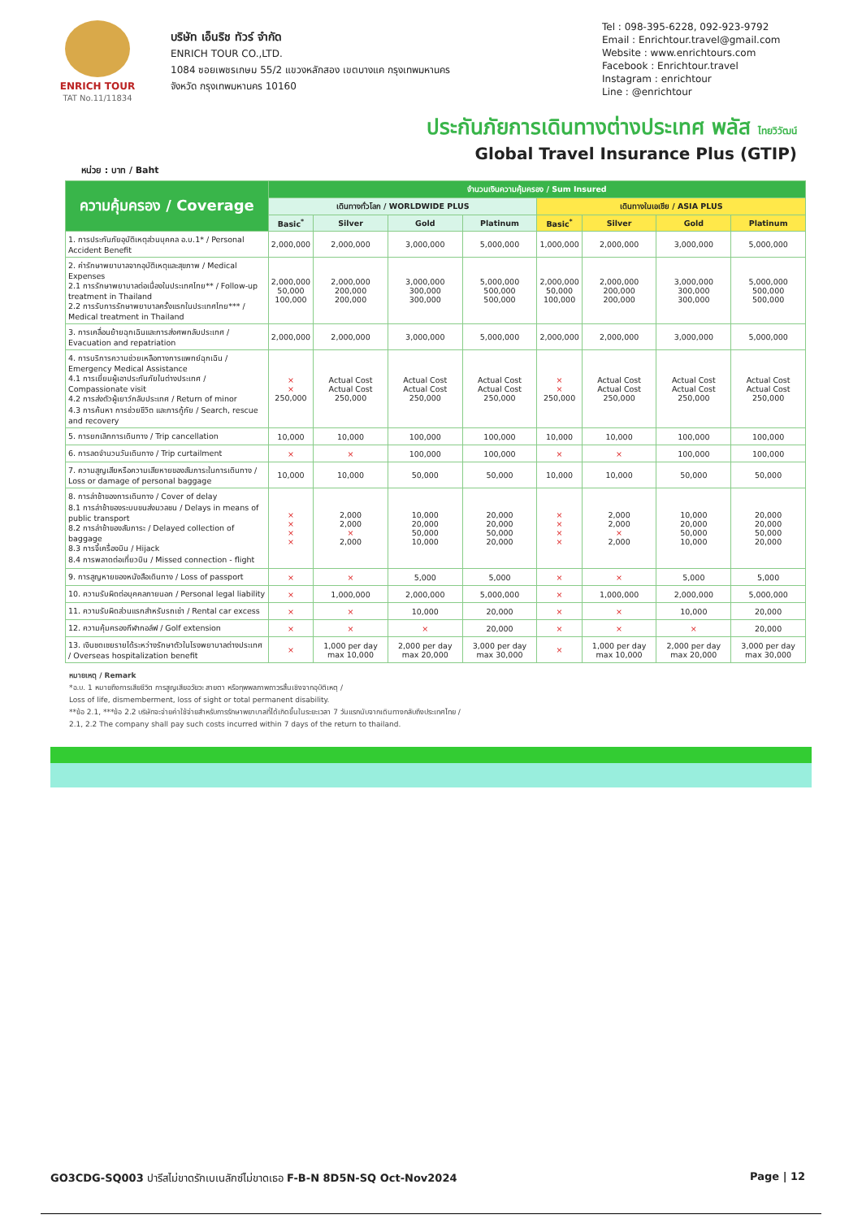ENRICH TOUR
TAT No.11/11834
บริษัท เอ็นริช ทัวร์ จำกัด
ENRICH TOUR CO.,LTD.
1084 ซอยเพชรเกษม 55/2 แขวงหลักสอง เขตบางแค กรุงเทพมหานคร
จังหวัด กรุงเทพมหานคร 10160
Tel : 098-395-6228, 092-923-9792
Email : Enrichtour.travel@gmail.com
Website : www.enrichtours.com
Facebook : Enrichtour.travel
Instagram : enrichtour
Line : @enrichtour
ประกันภัยการเดินทางต่างประเทศ พลัส ไทยวิวัฒน์
Global Travel Insurance Plus (GTIP)
หน่วย : บาท / Baht
| ความคุ้มครอง / Coverage | จำนวนเงินความคุ้มครอง / Sum Insured | | | | | | | |
| --- | --- | --- | --- | --- | --- | --- | --- | --- |
| | เดินทางทั่วโลก / WORLDWIDE PLUS | | | | เดินทางในเอเชีย / ASIA PLUS | | | |
| | Basic<sup>*</sup> | Silver | Gold | Platinum | Basic<sup>*</sup> | Silver | Gold | Platinum |
| 1. การประกันภัยอุบัติเหตุส่วนบุคคล อ.บ.1* / Personal Accident Benefit | 2,000,000 | 2,000,000 | 3,000,000 | 5,000,000 | 1,000,000 | 2,000,000 | 3,000,000 | 5,000,000 |
| 2. ค่ารักษาพยาบาลจากอุบัติเหตุและสุขภาพ / Medical Expenses 2.1 การรักษาพยาบาลต่อเนื่องในประเทศไทย** / Follow-up treatment in Thailand 2.2 การรับการรักษาพยาบาลครั้งแรกในประเทศไทย*** / Medical treatment in Thailand | 2,000,000 50,000 100,000 | 2,000,000 200,000 200,000 | 3,000,000 300,000 300,000 | 5,000,000 500,000 500,000 | 2,000,000 50,000 100,000 | 2,000,000 200,000 200,000 | 3,000,000 300,000 300,000 | 5,000,000 500,000 500,000 |
| 3. การเคลื่อนย้ายฉุกเฉินและการส่งศพกลับประเทศ / Evacuation and repatriation | 2,000,000 | 2,000,000 | 3,000,000 | 5,000,000 | 2,000,000 | 2,000,000 | 3,000,000 | 5,000,000 |
| 4. การบริการความช่วยเหลือทางการแพทย์ฉุกเฉิน / Emergency Medical Assistance 4.1 การเยี่ยมผู้เอาประกันภัยในต่างประเทศ / Compassionate visit 4.2 การส่งตัวผู้เยาว์กลับประเทศ / Return of minor 4.3 การค้นหา การช่วยชีวิต และการกู้ภัย / Search, rescue and recovery | × × 250,000 | Actual Cost Actual Cost 250,000 | Actual Cost Actual Cost 250,000 | Actual Cost Actual Cost 250,000 | × × 250,000 | Actual Cost Actual Cost 250,000 | Actual Cost Actual Cost 250,000 | Actual Cost Actual Cost 250,000 |
| 5. การยกเลิกการเดินทาง / Trip cancellation | 10,000 | 10,000 | 100,000 | 100,000 | 10,000 | 10,000 | 100,000 | 100,000 |
| 6. การลดจำนวนวันเดินทาง / Trip curtailment | × | × | 100,000 | 100,000 | × | × | 100,000 | 100,000 |
| 7. ความสูญเสียหรือความเสียหายของสัมภาระในการเดินทาง / Loss or damage of personal baggage | 10,000 | 10,000 | 50,000 | 50,000 | 10,000 | 10,000 | 50,000 | 50,000 |
| 8. การล่าช้าของการเดินทาง / Cover of delay 8.1 การล่าช้าของระบบขนส่งมวลชน / Delays in means of public transport 8.2 การล่าช้าของสัมภาระ / Delayed collection of baggage 8.3 การจี้เครื่องบิน / Hijack 8.4 การพลาดต่อเที่ยวบิน / Missed connection - flight | × × × × | 2,000 2,000 × 2,000 | 10,000 20,000 50,000 10,000 | 20,000 20,000 50,000 20,000 | × × × × | 2,000 2,000 × 2,000 | 10,000 20,000 50,000 10,000 | 20,000 20,000 50,000 20,000 |
| 9. การสูญหายของหนังสือเดินทาง / Loss of passport | × | × | 5,000 | 5,000 | × | × | 5,000 | 5,000 |
| 10. ความรับผิดต่อบุคคลภายนอก / Personal legal liability | × | 1,000,000 | 2,000,000 | 5,000,000 | × | 1,000,000 | 2,000,000 | 5,000,000 |
| 11. ความรับผิดส่วนแรกสำหรับรถเช่า / Rental car excess | × | × | 10,000 | 20,000 | × | × | 10,000 | 20,000 |
| 12. ความคุ้มครองกีฬากอล์ฟ / Golf extension | × | × | × | 20,000 | × | × | × | 20,000 |
| 13. เงินชดเชยรายได้ระหว่างรักษาตัวในโรงพยาบาลต่างประเทศ / Overseas hospitalization benefit | × | 1,000 per day max 10,000 | 2,000 per day max 20,000 | 3,000 per day max 30,000 | × | 1,000 per day max 10,000 | 2,000 per day max 20,000 | 3,000 per day max 30,000 |
หมายเหตุ / Remark
*อ.บ. 1 หมายถึงการเสียชีวิต การสูญเสียอวัยวะ สายตา หรือทุพพลภาพถาวรสิ้นเชิงจากอุบัติเหตุ /
Loss of life, dismemberment, loss of sight or total permanent disability.
**ข้อ 2.1, ***ข้อ 2.2 บริษัทจะจ่ายค่าใช้จ่ายสำหรับการรักษาพยาบาลที่ได้เกิดขึ้นในระยะเวลา 7 วันแรกนับจากเดินทางกลับถึงประเทศไทย /
2.1, 2.2 The company shall pay such costs incurred within 7 days of the return to thailand.
GO3CDG-SQ003 ปารีสไม่ขาดรักเบเนลักซ์ไม่ขาดเธอ F-B-N 8D5N-SQ Oct-Nov2024 Page | 12